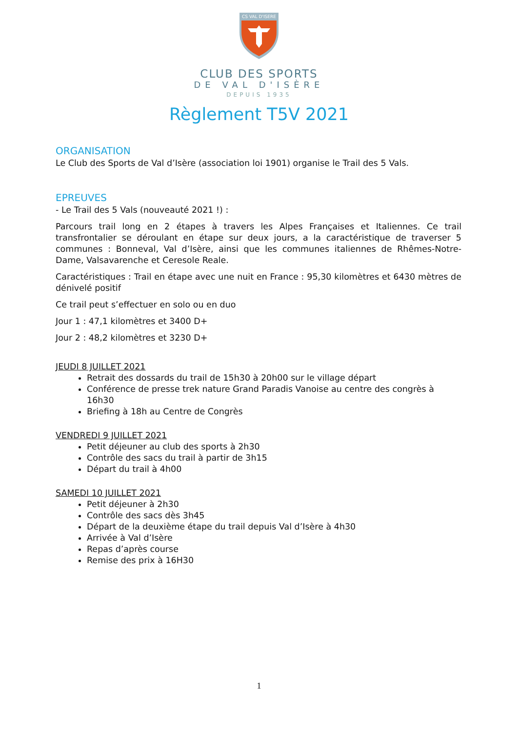CS VAL D'ISERE
CLUB DES SPORTS
DE VAL D'ISÈRE
DEPUIS 1935
Règlement T5V 2021
ORGANISATION
Le Club des Sports de Val d’Isère (association loi 1901) organise le Trail des 5 Vals.
EPREUVES
- Le Trail des 5 Vals (nouveauté 2021 !) :
Parcours trail long en 2 étapes à travers les Alpes Françaises et Italiennes. Ce trail transfrontalier se déroulant en étape sur deux jours, a la caractéristique de traverser 5 communes : Bonneval, Val d’Isère, ainsi que les communes italiennes de Rhêmes-Notre-Dame, Valsavarenche et Ceresole Reale.
Caractéristiques : Trail en étape avec une nuit en France : 95,30 kilomètres et 6430 mètres de dénivelé positif
Ce trail peut s’effectuer en solo ou en duo
Jour 1 : 47,1 kilomètres et 3400 D+
Jour 2 : 48,2 kilomètres et 3230 D+
JEUDI 8 JUILLET 2021
Retrait des dossards du trail de 15h30 à 20h00 sur le village départ
Conférence de presse trek nature Grand Paradis Vanoise au centre des congrès à 16h30
Briefing à 18h au Centre de Congrès
VENDREDI 9 JUILLET 2021
Petit déjeuner au club des sports à 2h30
Contrôle des sacs du trail à partir de 3h15
Départ du trail à 4h00
SAMEDI 10 JUILLET 2021
Petit déjeuner à 2h30
Contrôle des sacs dès 3h45
Départ de la deuxième étape du trail depuis Val d’Isère à 4h30
Arrivée à Val d’Isère
Repas d’après course
Remise des prix à 16H30
1